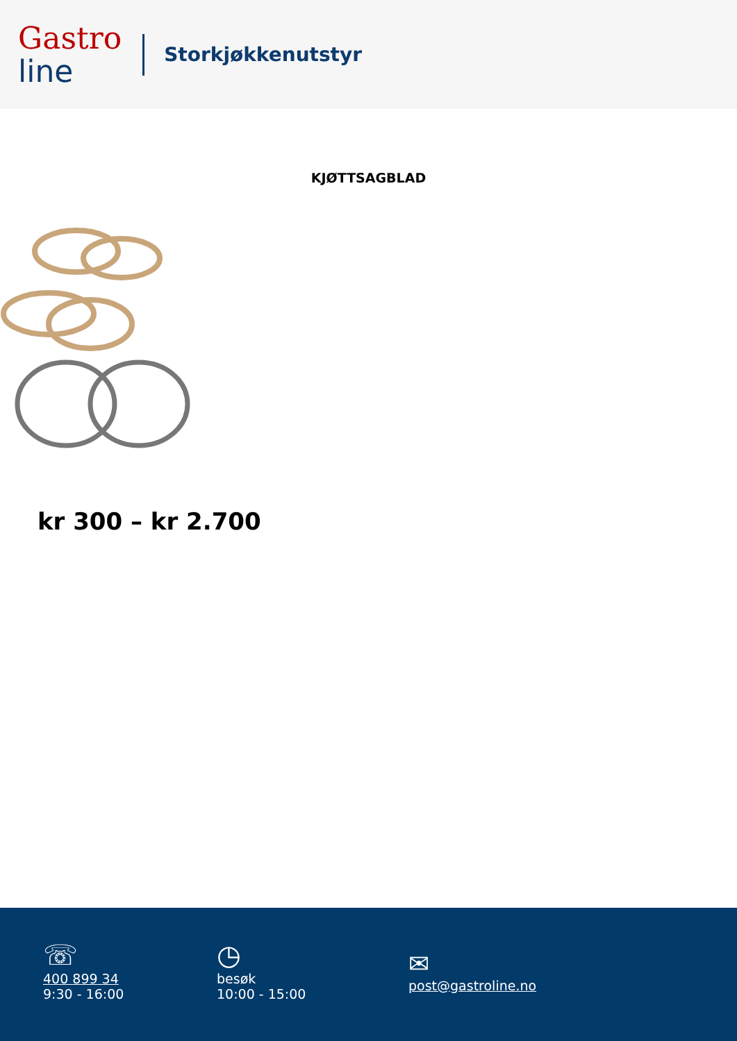Gastro
line
Storkjøkkenutstyr
KJØTTSAGBLAD
kr 300 – kr 2.700
☏
400 899 34
9:30 - 16:00
◷
besøk
10:00 - 15:00
✉
post@gastroline.no